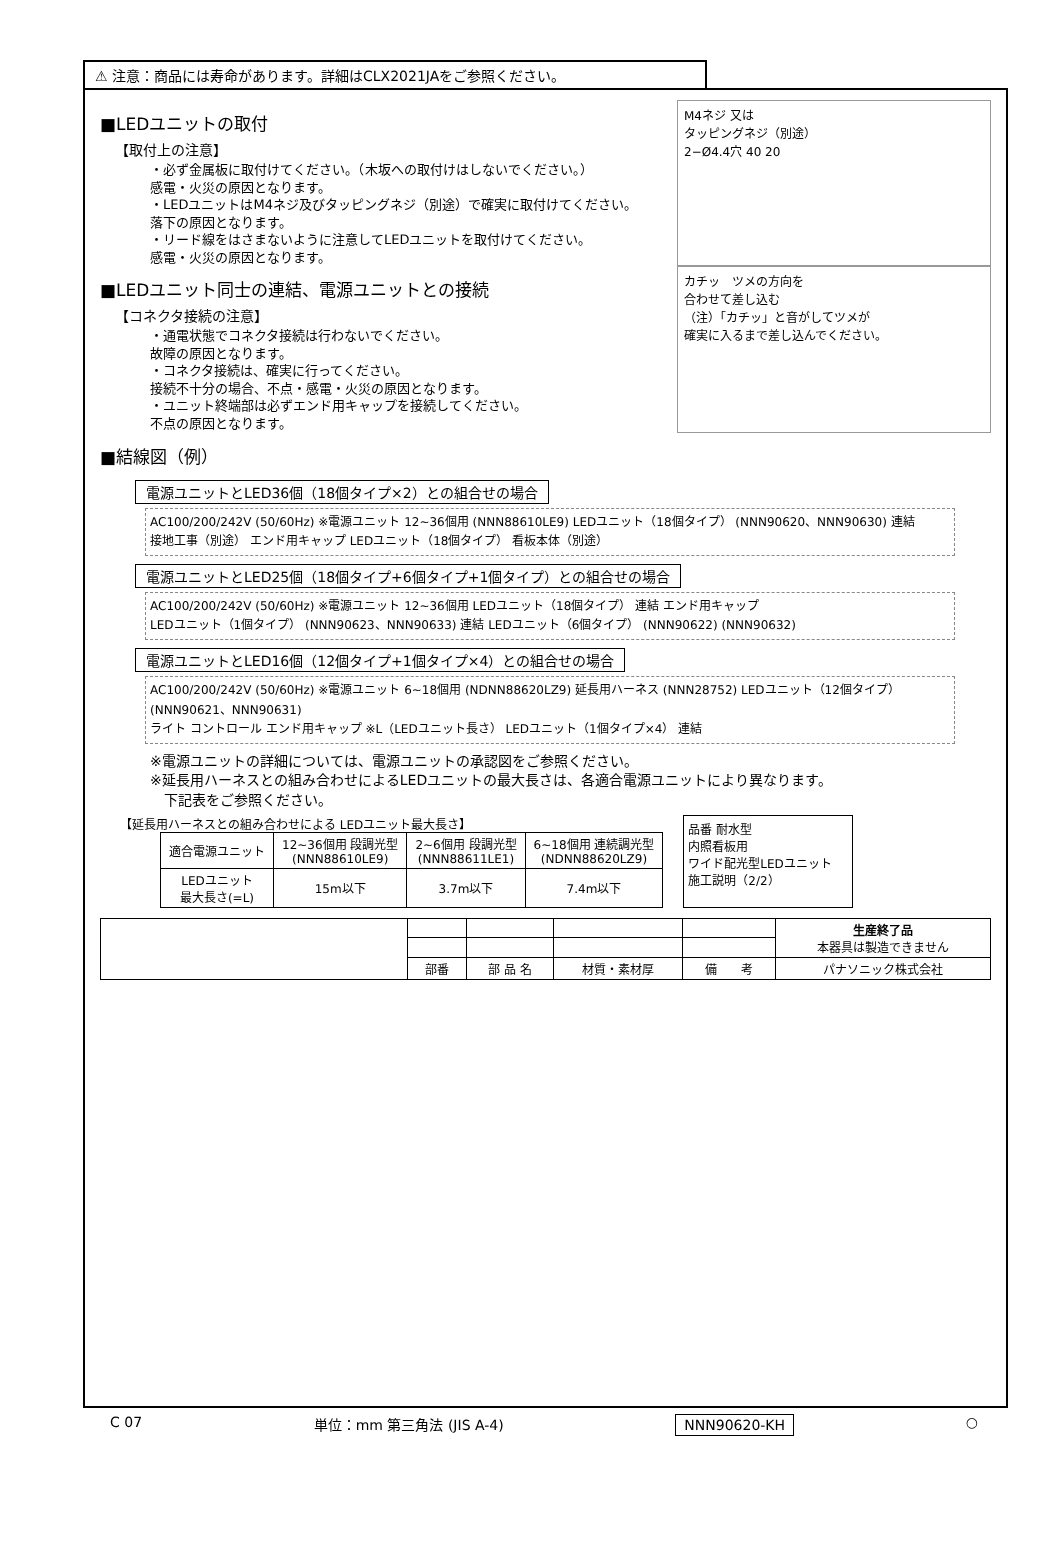⚠ 注意：商品には寿命があります。詳細はCLX2021JAをご参照ください。
■LEDユニットの取付
【取付上の注意】
・必ず金属板に取付けてください。（木坂への取付けはしないでください。）
感電・火災の原因となります。
・LEDユニットはM4ネジ及びタッピングネジ（別途）で確実に取付けてください。
落下の原因となります。
・リード線をはさまないように注意してLEDユニットを取付けてください。
感電・火災の原因となります。
M4ネジ 又は
タッピングネジ（別途）
2−Ø4.4穴 40 20
■LEDユニット同士の連結、電源ユニットとの接続
【コネクタ接続の注意】
・通電状態でコネクタ接続は行わないでください。
故障の原因となります。
・コネクタ接続は、確実に行ってください。
接続不十分の場合、不点・感電・火災の原因となります。
・ユニット終端部は必ずエンド用キャップを接続してください。
不点の原因となります。
カチッ　ツメの方向を
合わせて差し込む
（注）「カチッ」と音がしてツメが
確実に入るまで差し込んでください。
■結線図（例）
電源ユニットとLED36個（18個タイプ×2）との組合せの場合
AC100/200/242V (50/60Hz) ※電源ユニット 12~36個用 (NNN88610LE9) LEDユニット（18個タイプ） (NNN90620、NNN90630) 連結
接地工事（別途） エンド用キャップ LEDユニット（18個タイプ） 看板本体（別途）
電源ユニットとLED25個（18個タイプ+6個タイプ+1個タイプ）との組合せの場合
AC100/200/242V (50/60Hz) ※電源ユニット 12~36個用 LEDユニット（18個タイプ） 連結 エンド用キャップ
LEDユニット（1個タイプ） (NNN90623、NNN90633) 連結 LEDユニット（6個タイプ） (NNN90622) (NNN90632)
電源ユニットとLED16個（12個タイプ+1個タイプ×4）との組合せの場合
AC100/200/242V (50/60Hz) ※電源ユニット 6~18個用 (NDNN88620LZ9) 延長用ハーネス (NNN28752) LEDユニット（12個タイプ） (NNN90621、NNN90631)
ライト コントロール エンド用キャップ ※L（LEDユニット長さ） LEDユニット（1個タイプ×4） 連結
※電源ユニットの詳細については、電源ユニットの承認図をご参照ください。
※延長用ハーネスとの組み合わせによるLEDユニットの最大長さは、各適合電源ユニットにより異なります。
　下記表をご参照ください。
【延長用ハーネスとの組み合わせによる LEDユニット最大長さ】
| 適合電源ユニット | 12~36個用 段調光型 (NNN88610LE9) | 2~6個用 段調光型 (NNN88611LE1) | 6~18個用 連続調光型 (NDNN88620LZ9) |
| --- | --- | --- | --- |
| LEDユニット 最大長さ(=L) | 15m以下 | 3.7m以下 | 7.4m以下 |
品番 耐水型
内照看板用
ワイド配光型LEDユニット
施工説明（2/2）
| | | | | | 生産終了品 本器具は製造できません |
| | 部番 | 部 品 名 | 材質・素材厚 | 備 考 | パナソニック株式会社 |
C 07 単位：mm 第三角法 (JIS A-4) NNN90620-KH ○